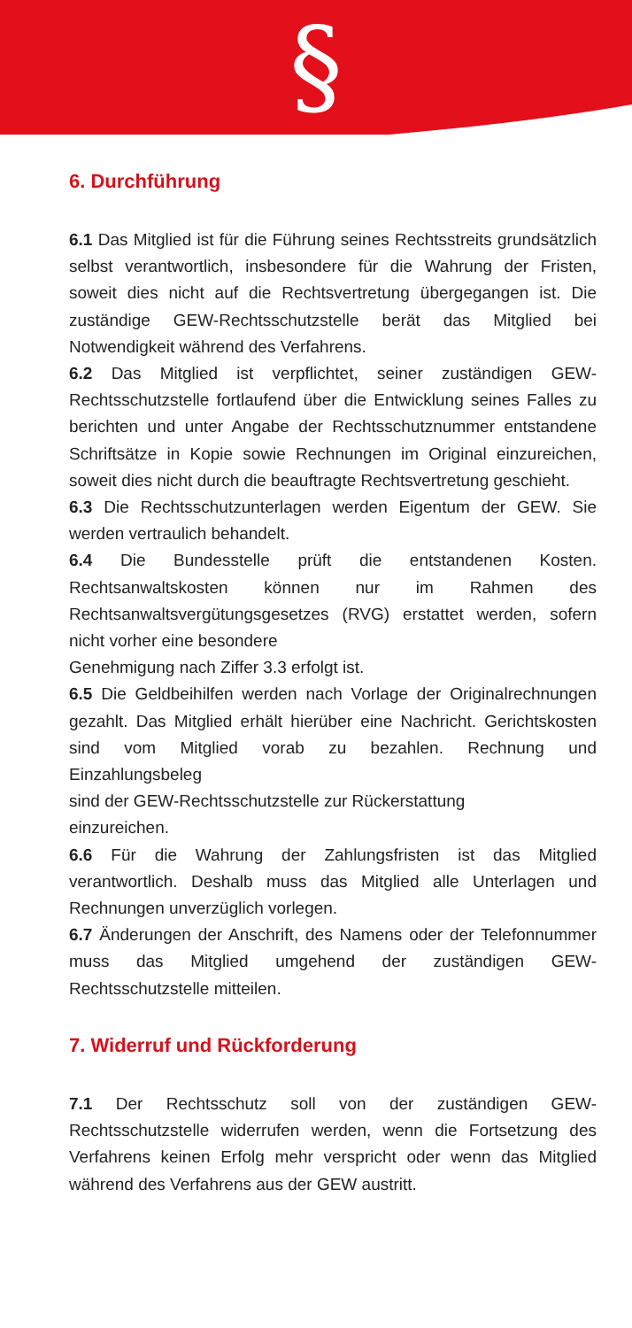§
6. Durchführung
6.1 Das Mitglied ist für die Führung seines Rechtsstreits grundsätzlich selbst verantwortlich, insbesondere für die Wahrung der Fristen, soweit dies nicht auf die Rechtsvertretung übergegangen ist. Die zuständige GEW-Rechtsschutzstelle berät das Mitglied bei Notwendigkeit während des Verfahrens.
6.2 Das Mitglied ist verpflichtet, seiner zuständigen GEW-Rechtsschutzstelle fortlaufend über die Entwicklung seines Falles zu berichten und unter Angabe der Rechtsschutznummer entstandene Schriftsätze in Kopie sowie Rechnungen im Original einzureichen, soweit dies nicht durch die beauftragte Rechtsvertretung geschieht.
6.3 Die Rechtsschutzunterlagen werden Eigentum der GEW. Sie werden vertraulich behandelt.
6.4 Die Bundesstelle prüft die entstandenen Kosten. Rechtsanwaltskosten können nur im Rahmen des Rechtsanwaltsvergütungsgesetzes (RVG) erstattet werden, sofern nicht vorher eine besondere
Genehmigung nach Ziffer 3.3 erfolgt ist.
6.5 Die Geldbeihilfen werden nach Vorlage der Originalrechnungen gezahlt. Das Mitglied erhält hierüber eine Nachricht. Gerichtskosten sind vom Mitglied vorab zu bezahlen. Rechnung und Einzahlungsbeleg
sind der GEW-Rechtsschutzstelle zur Rückerstattung
einzureichen.
6.6 Für die Wahrung der Zahlungsfristen ist das Mitglied verantwortlich. Deshalb muss das Mitglied alle Unterlagen und Rechnungen unverzüglich vorlegen.
6.7 Änderungen der Anschrift, des Namens oder der Telefonnummer muss das Mitglied umgehend der zuständigen GEW-Rechtsschutzstelle mitteilen.
7. Widerruf und Rückforderung
7.1 Der Rechtsschutz soll von der zuständigen GEW-Rechtsschutzstelle widerrufen werden, wenn die Fortsetzung des Verfahrens keinen Erfolg mehr verspricht oder wenn das Mitglied während des Verfahrens aus der GEW austritt.